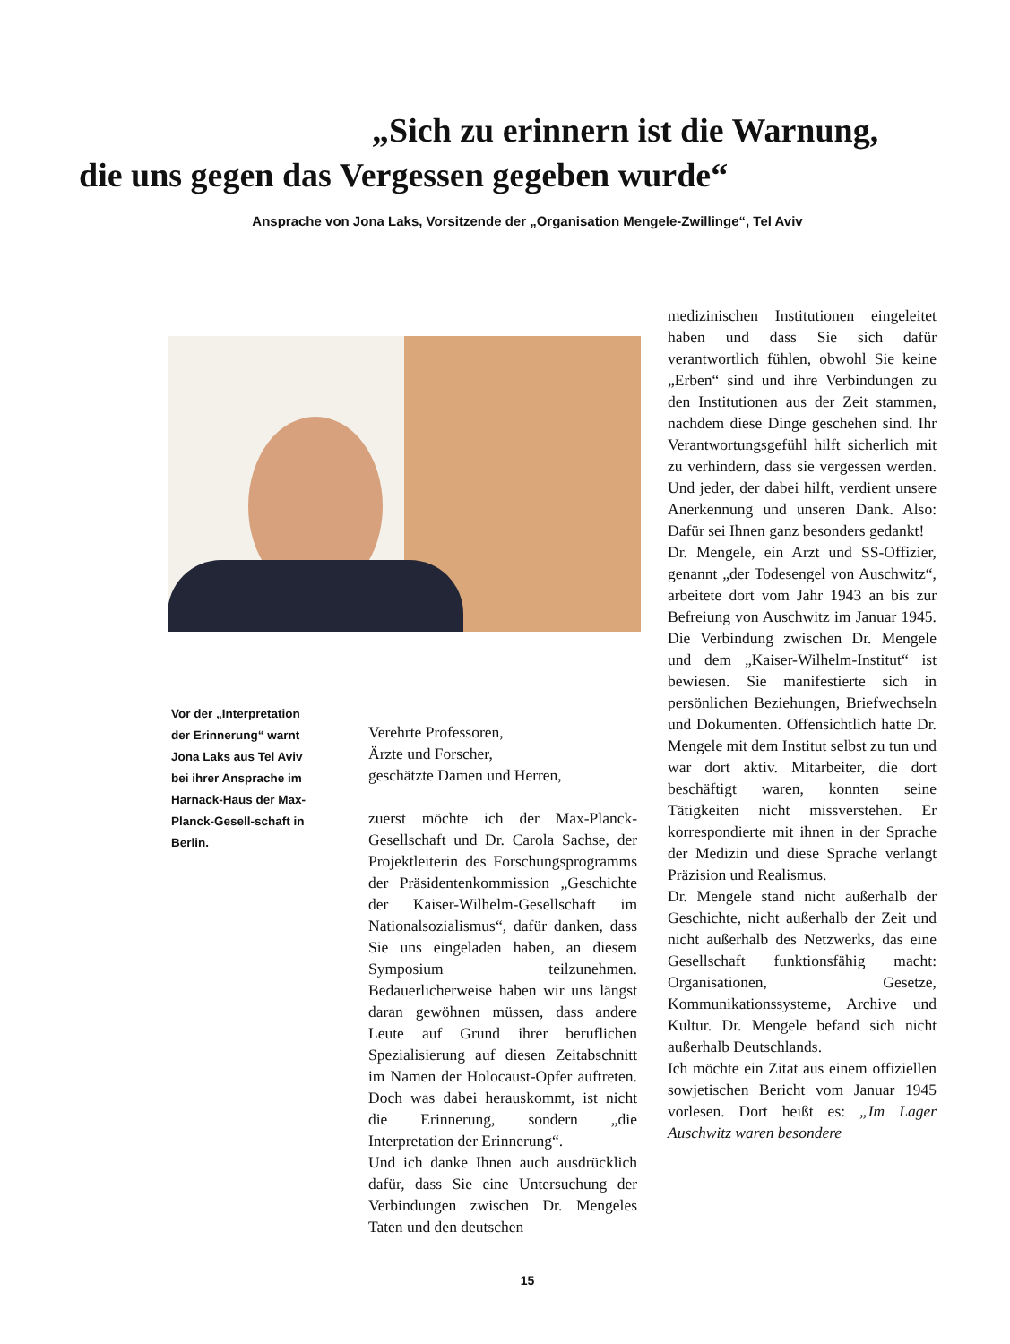„Sich zu erinnern ist die Warnung,
die uns gegen das Vergessen gegeben wurde“
Ansprache von Jona Laks, Vorsitzende der „Organisation Mengele-Zwillinge“, Tel Aviv
Vor der „Interpretation der Erinnerung“ warnt Jona Laks aus Tel Aviv bei ihrer Ansprache im Harnack-Haus der Max-Planck-Gesell-schaft in Berlin.
Verehrte Professoren,
Ärzte und Forscher,
geschätzte Damen und Herren,
zuerst möchte ich der Max-Planck-Gesellschaft und Dr. Carola Sachse, der Projektleiterin des Forschungsprogramms der Präsidentenkommission „Geschichte der Kaiser-Wilhelm-Gesellschaft im Nationalsozialismus“, dafür danken, dass Sie uns eingeladen haben, an diesem Symposium teilzunehmen. Bedauerlicherweise haben wir uns längst daran gewöhnen müssen, dass andere Leute auf Grund ihrer beruflichen Spezialisierung auf diesen Zeitabschnitt im Namen der Holocaust-Opfer auftreten. Doch was dabei herauskommt, ist nicht die Erinnerung, sondern „die Interpretation der Erinnerung“.
Und ich danke Ihnen auch ausdrücklich dafür, dass Sie eine Untersuchung der Verbindungen zwischen Dr. Mengeles Taten und den deutschen
medizinischen Institutionen eingeleitet haben und dass Sie sich dafür verantwortlich fühlen, obwohl Sie keine „Erben“ sind und ihre Verbindungen zu den Institutionen aus der Zeit stammen, nachdem diese Dinge geschehen sind. Ihr Verantwortungsgefühl hilft sicherlich mit zu verhindern, dass sie vergessen werden. Und jeder, der dabei hilft, verdient unsere Anerkennung und unseren Dank. Also: Dafür sei Ihnen ganz besonders gedankt!
Dr. Mengele, ein Arzt und SS-Offizier, genannt „der Todesengel von Auschwitz“, arbeitete dort vom Jahr 1943 an bis zur Befreiung von Auschwitz im Januar 1945. Die Verbindung zwischen Dr. Mengele und dem „Kaiser-Wilhelm-Institut“ ist bewiesen. Sie manifestierte sich in persönlichen Beziehungen, Briefwechseln und Dokumenten. Offensichtlich hatte Dr. Mengele mit dem Institut selbst zu tun und war dort aktiv. Mitarbeiter, die dort beschäftigt waren, konnten seine Tätigkeiten nicht missverstehen. Er korrespondierte mit ihnen in der Sprache der Medizin und diese Sprache verlangt Präzision und Realismus.
Dr. Mengele stand nicht außerhalb der Geschichte, nicht außerhalb der Zeit und nicht außerhalb des Netzwerks, das eine Gesellschaft funktionsfähig macht: Organisationen, Gesetze, Kommunikationssysteme, Archive und Kultur. Dr. Mengele befand sich nicht außerhalb Deutschlands.
Ich möchte ein Zitat aus einem offiziellen sowjetischen Bericht vom Januar 1945 vorlesen. Dort heißt es: „Im Lager Auschwitz waren besondere
15